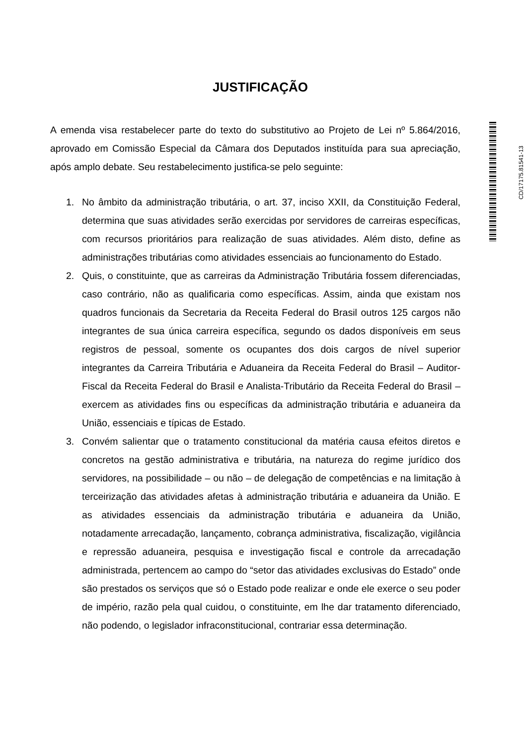JUSTIFICAÇÃO
A emenda visa restabelecer parte do texto do substitutivo ao Projeto de Lei nº 5.864/2016, aprovado em Comissão Especial da Câmara dos Deputados instituída para sua apreciação, após amplo debate. Seu restabelecimento justifica-se pelo seguinte:
1. No âmbito da administração tributária, o art. 37, inciso XXII, da Constituição Federal, determina que suas atividades serão exercidas por servidores de carreiras específicas, com recursos prioritários para realização de suas atividades. Além disto, define as administrações tributárias como atividades essenciais ao funcionamento do Estado.
2. Quis, o constituinte, que as carreiras da Administração Tributária fossem diferenciadas, caso contrário, não as qualificaria como específicas. Assim, ainda que existam nos quadros funcionais da Secretaria da Receita Federal do Brasil outros 125 cargos não integrantes de sua única carreira específica, segundo os dados disponíveis em seus registros de pessoal, somente os ocupantes dos dois cargos de nível superior integrantes da Carreira Tributária e Aduaneira da Receita Federal do Brasil – Auditor-Fiscal da Receita Federal do Brasil e Analista-Tributário da Receita Federal do Brasil – exercem as atividades fins ou específicas da administração tributária e aduaneira da União, essenciais e típicas de Estado.
3. Convém salientar que o tratamento constitucional da matéria causa efeitos diretos e concretos na gestão administrativa e tributária, na natureza do regime jurídico dos servidores, na possibilidade – ou não – de delegação de competências e na limitação à terceirização das atividades afetas à administração tributária e aduaneira da União. E as atividades essenciais da administração tributária e aduaneira da União, notadamente arrecadação, lançamento, cobrança administrativa, fiscalização, vigilância e repressão aduaneira, pesquisa e investigação fiscal e controle da arrecadação administrada, pertencem ao campo do “setor das atividades exclusivas do Estado” onde são prestados os serviços que só o Estado pode realizar e onde ele exerce o seu poder de império, razão pela qual cuidou, o constituinte, em lhe dar tratamento diferenciado, não podendo, o legislador infraconstitucional, contrariar essa determinação.
CD/17175.81541-13